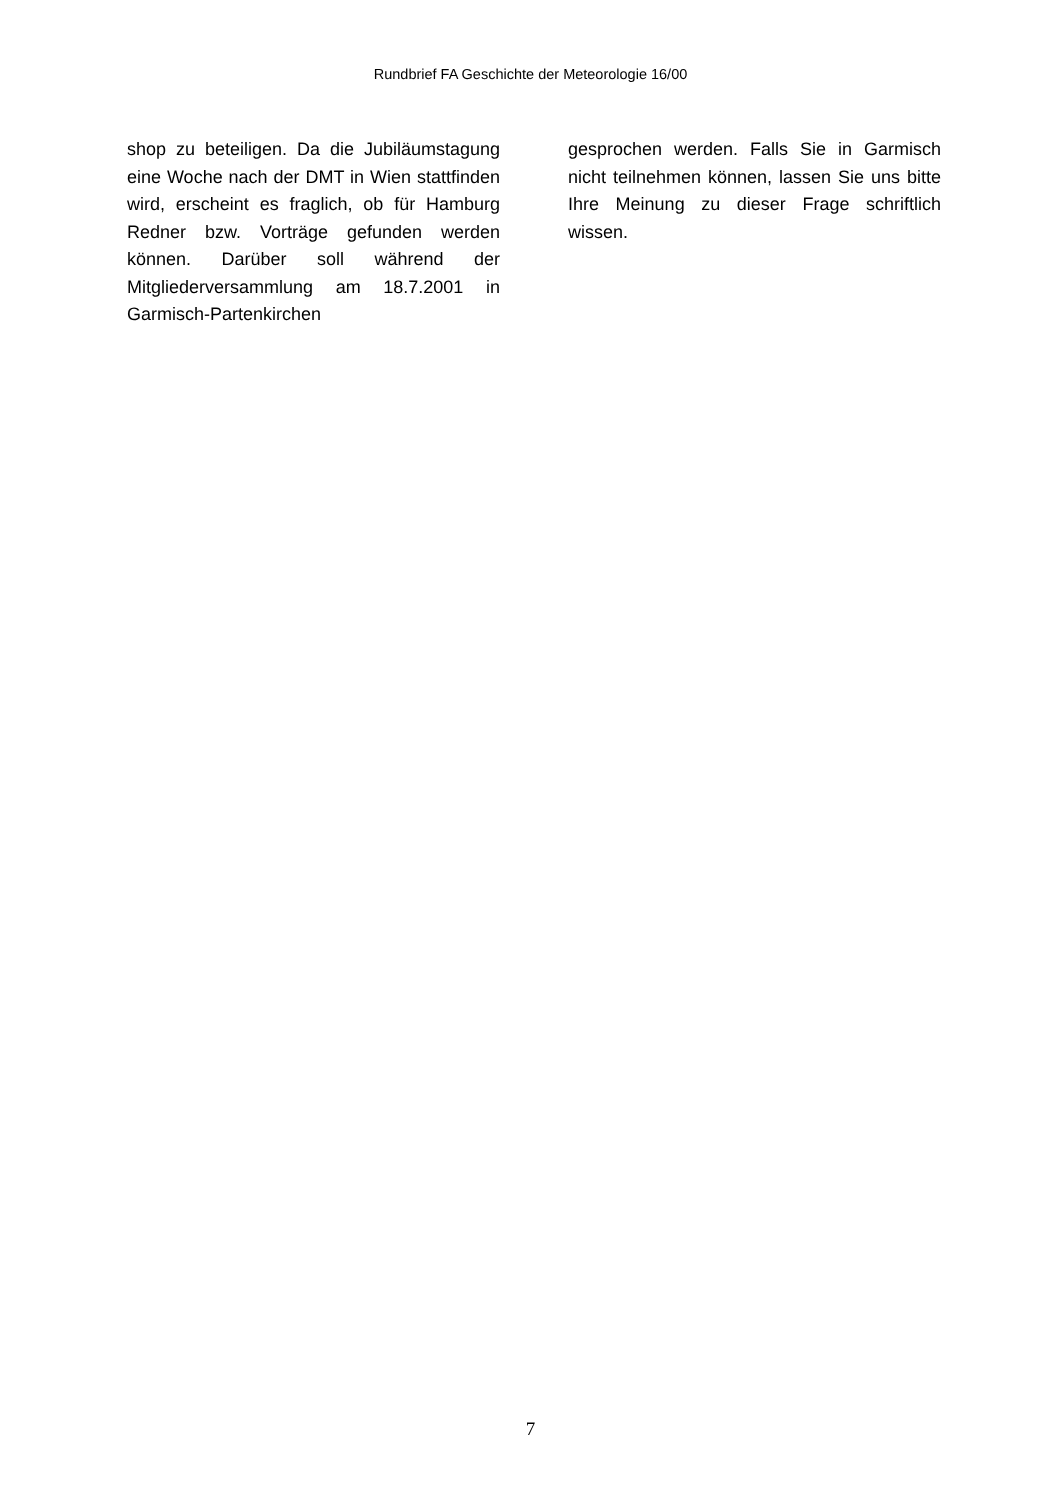Rundbrief FA Geschichte der Meteorologie 16/00
shop zu beteiligen. Da die Jubiläums­tagung eine Woche nach der DMT in Wien stattfinden wird, erscheint es fraglich, ob für Hamburg Redner bzw. Vorträge gefunden werden können. Darüber soll während der Mitgliederversammlung am 18.7.2001 in Garmisch-Partenkirchen
gesprochen werden. Falls Sie in Garmisch nicht teilnehmen können, lassen Sie uns bitte Ihre Meinung zu dieser Frage schrift­lich wissen.
7